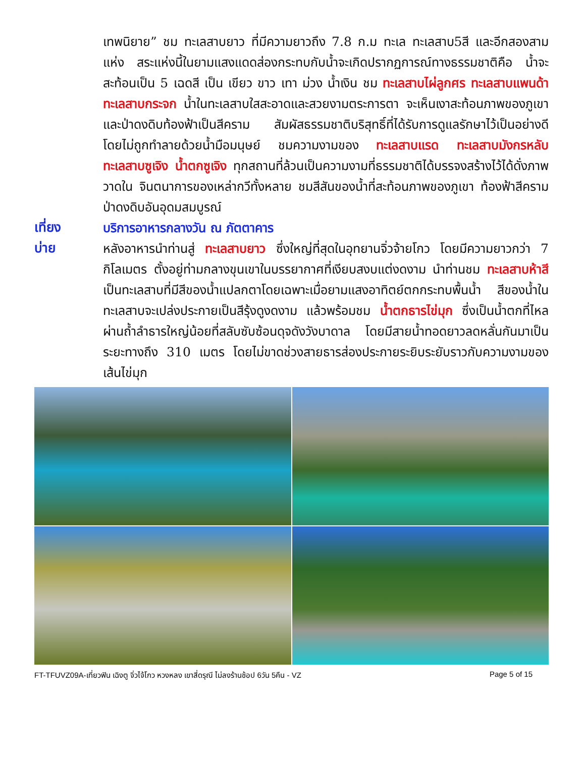เทพนิยาย” ชม ทะเลสาบยาว ที่มีความยาวถึง 7.8 ก.ม ทะเล ทะเลสาบ5สี และอีกสองสามแห่ง สระแห่งนี้ในยามแสงแดดส่องกระทบกับน้ำจะเกิดปรากฏการณ์ทางธรรมชาติคือ น้ำจะสะท้อนเป็น 5 เฉดสี เป็น เขียว ขาว เทา ม่วง น้ำเงิน ชม ทะเลสาบไผ่ลูกศร ทะเลสาบแพนด้า ทะเลสาบกระจก น้ำในทะเลสาบใสสะอาดและสวยงามตระการตา จะเห็นเงาสะท้อนภาพของภูเขาและป่าดงดิบท้องฟ้าเป็นสีคราม สัมผัสธรรมชาติบริสุทธิ์ที่ได้รับการดูแลรักษาไว้เป็นอย่างดี โดยไม่ถูกทำลายด้วยน้ำมือมนุษย์ ชมความงามของ ทะเลสาบแรด ทะเลสาบมังกรหลับทะเลสาบซูเจิง น้ำตกซูเจิง ทุกสถานที่ล้วนเป็นความงามที่ธรรมชาติได้บรรจงสร้างไว้ได้ดั่งภาพวาดใน จินตนาการของเหล่ากวีทั้งหลาย ชมสีสันของน้ำที่สะท้อนภาพของภูเขา ท้องฟ้าสีคราม ป่าดงดิบอันอุดมสมบูรณ์
เที่ยง
บริการอาหารกลางวัน ณ ภัตตาคาร
บ่าย
หลังอาหารนำท่านสู่ ทะเลสาบยาว ซึ่งใหญ่ที่สุดในอุทยานจิ่วจ้ายโกว โดยมีความยาวกว่า 7 กิโลเมตร ตั้งอยู่ท่ามกลางขุนเขาในบรรยากาศที่เงียบสงบแต่งดงาม นำท่านชม ทะเลสาบห้าสี เป็นทะเลสาบที่มีสีของน้ำแปลกตาโดยเฉพาะเมื่อยามแสงอาทิตย์ตกกระทบพื้นน้ำ สีของน้ำในทะเลสาบจะเปล่งประกายเป็นสีรุ้งดูงดงาม แล้วพร้อมชม น้ำตกธารไข่มุก ซึ่งเป็นน้ำตกที่ไหลผ่านถ้ำลำธารใหญ่น้อยที่สลับซับซ้อนดุจดังวังบาดาล โดยมีสายน้ำทอดยาวลดหลั่นกันมาเป็นระยะทางถึง 310 เมตร โดยไม่ขาดช่วงสายธารส่องประกายระยิบระยับราวกับความงามของเส้นไข่มุก
FT-TFUVZ09A-เที่ยวฟิน เฉิงตู จิ่วไจ้โกว หวงหลง เขาสี่ดรุณี ไม่ลงร้านช้อป 6วัน 5คืน - VZ Page 5 of 15